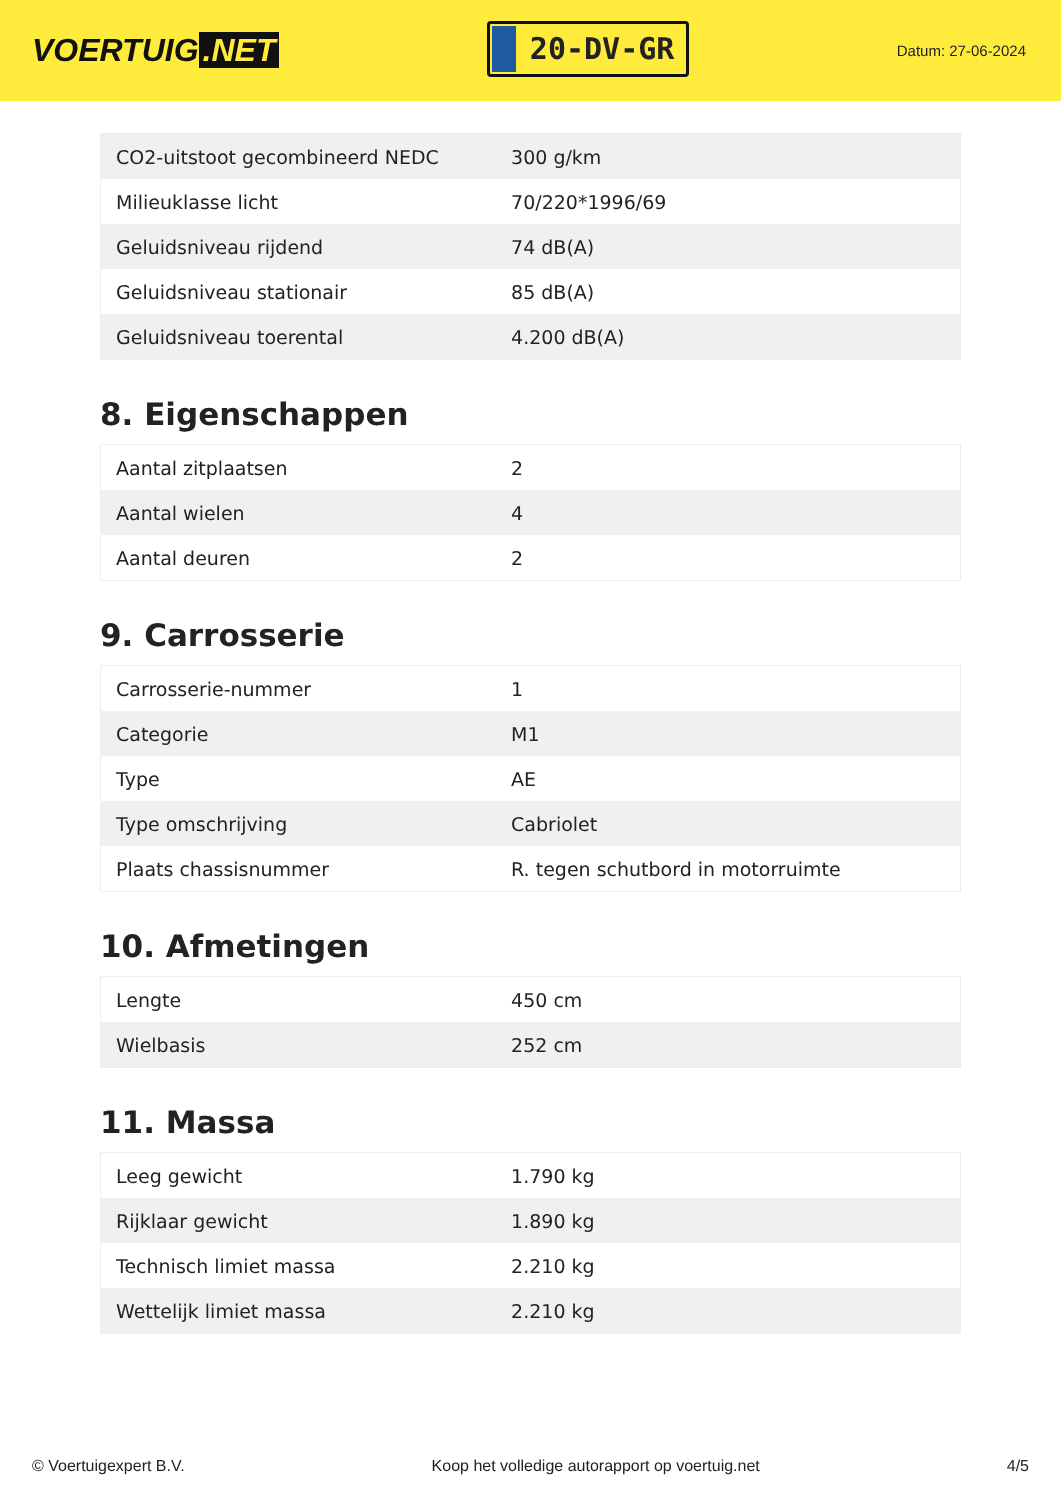VOERTUIG.NET
20-DV-GR
Datum: 27-06-2024
| CO2-uitstoot gecombineerd NEDC | 300 g/km |
| Milieuklasse licht | 70/220*1996/69 |
| Geluidsniveau rijdend | 74 dB(A) |
| Geluidsniveau stationair | 85 dB(A) |
| Geluidsniveau toerental | 4.200 dB(A) |
8. Eigenschappen
| Aantal zitplaatsen | 2 |
| Aantal wielen | 4 |
| Aantal deuren | 2 |
9. Carrosserie
| Carrosserie-nummer | 1 |
| Categorie | M1 |
| Type | AE |
| Type omschrijving | Cabriolet |
| Plaats chassisnummer | R. tegen schutbord in motorruimte |
10. Afmetingen
| Lengte | 450 cm |
| Wielbasis | 252 cm |
11. Massa
| Leeg gewicht | 1.790 kg |
| Rijklaar gewicht | 1.890 kg |
| Technisch limiet massa | 2.210 kg |
| Wettelijk limiet massa | 2.210 kg |
© Voertuigexpert B.V. Koop het volledige autorapport op voertuig.net 4/5